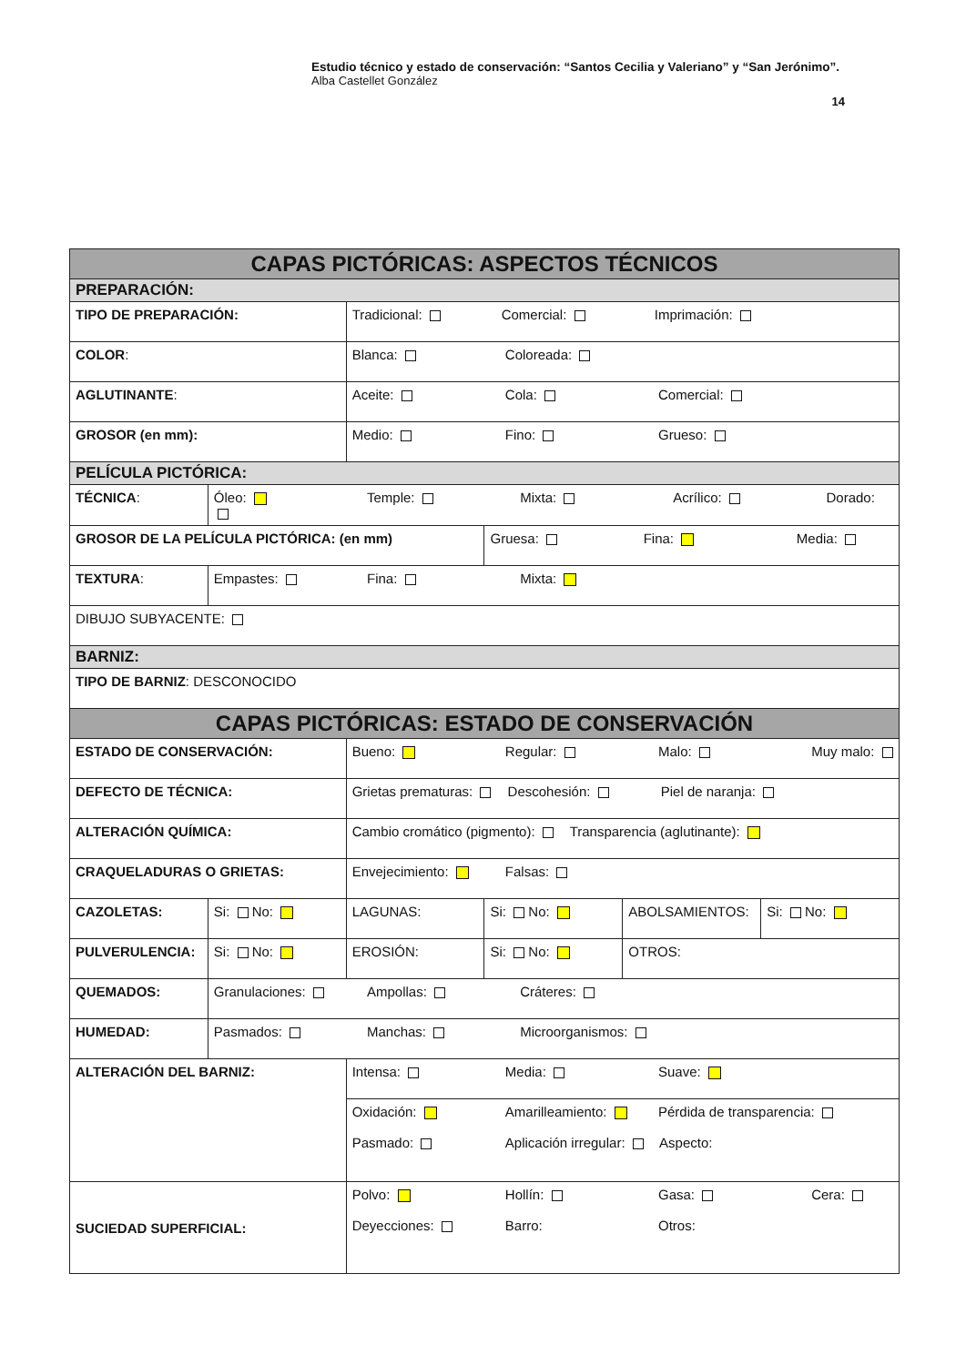Estudio técnico y estado de conservación: “Santos Cecilia y Valeriano” y “San Jerónimo”.
Alba Castellet González
14
| CAPAS PICTÓRICAS: ASPECTOS TÉCNICOS | | | | | |
| PREPARACIÓN: | | | | | |
| TIPO DE PREPARACIÓN: | | Tradicional: Comercial: Imprimación: | | | |
| COLOR : | | Blanca: Coloreada: | | | |
| AGLUTINANTE : | | Aceite: Cola: Comercial: | | | |
| GROSOR (en mm): | | Medio: Fino: Grueso: | | | |
| PELÍCULA PICTÓRICA: | | | | | |
| TÉCNICA : | Óleo: Temple: Mixta: Acrílico: Dorado: | | | | |
| GROSOR DE LA PELÍCULA PICTÓRICA: (en mm) | | | Gruesa: Fina: Media: | | |
| TEXTURA : | Empastes: Fina: Mixta: | | | | |
| DIBUJO SUBYACENTE: | | | | | |
| BARNIZ: | | | | | |
| TIPO DE BARNIZ : DESCONOCIDO | | | | | |
| CAPAS PICTÓRICAS: ESTADO DE CONSERVACIÓN | | | | | |
| ESTADO DE CONSERVACIÓN: | | Bueno: Regular: Malo: Muy malo: | | | |
| DEFECTO DE TÉCNICA: | | Grietas prematuras: Descohesión: Piel de naranja: | | | |
| ALTERACIÓN QUÍMICA: | | Cambio cromático (pigmento): Transparencia (aglutinante): | | | |
| CRAQUELADURAS O GRIETAS: | | Envejecimiento: Falsas: | | | |
| CAZOLETAS: | Si: No: | LAGUNAS: | Si: No: | ABOLSAMIENTOS: | Si: No: |
| PULVERULENCIA: | Si: No: | EROSIÓN: | Si: No: | OTROS: | |
| QUEMADOS: | Granulaciones: Ampollas: Cráteres: | | | | |
| HUMEDAD: | Pasmados: Manchas: Microorganismos: | | | | |
| ALTERACIÓN DEL BARNIZ: | | Intensa: Media: Suave: | | | |
| | | Oxidación: Amarilleamiento: Pérdida de transparencia: Pasmado: Aplicación irregular: Aspecto: | | | |
| SUCIEDAD SUPERFICIAL: | | Polvo: Hollín: Gasa: Cera: Deyecciones: Barro: Otros: | | | |